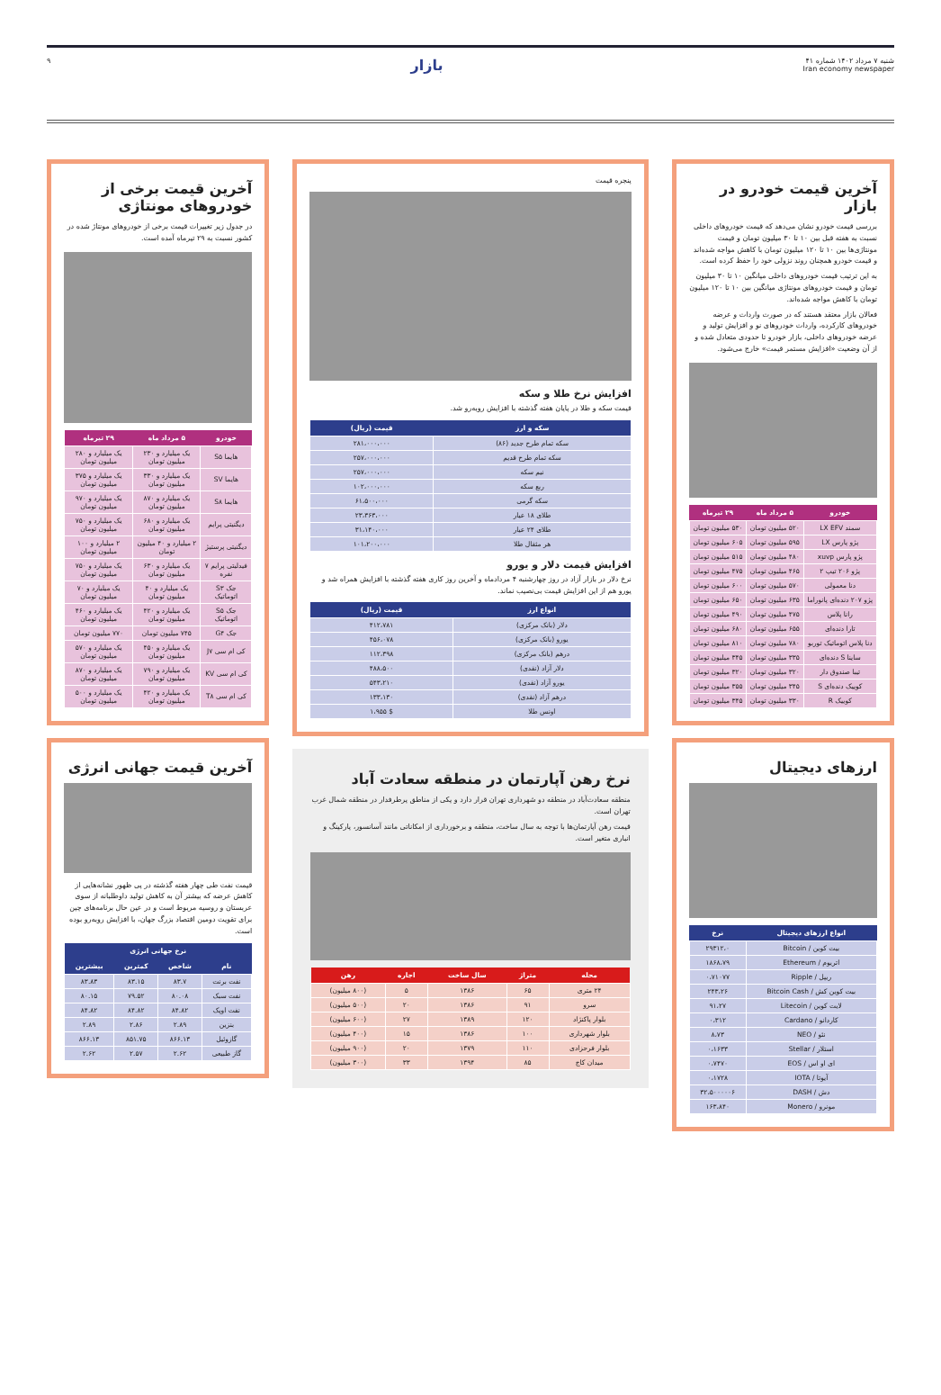شنبه ۷ مرداد ۱۴۰۲ شماره ۴۱
Iran economy newspaper
بازار
۹
آخرین قیمت خودرو در بازار
بررسی قیمت خودرو نشان می‌دهد که قیمت خودروهای داخلی نسبت به هفته قبل بین ۱۰ تا ۳۰ میلیون تومان و قیمت مونتاژی‌ها بین ۱۰ تا ۱۲۰ میلیون تومان با کاهش مواجه شده‌اند و قیمت خودرو همچنان روند نزولی خود را حفظ کرده است.
به این ترتیب قیمت خودروهای داخلی میانگین ۱۰ تا ۳۰ میلیون تومان و قیمت خودروهای مونتاژی میانگین بین ۱۰ تا ۱۲۰ میلیون تومان با کاهش مواجه شده‌اند.
فعالان بازار معتقد هستند که در صورت واردات و عرضه خودروهای کارکرده، واردات خودروهای نو و افزایش تولید و عرضه خودروهای داخلی، بازار خودرو تا حدودی متعادل شده و از آن وضعیت «افزایش مستمر قیمت» خارج می‌شود.
| خودرو | ۵ مرداد ماه | ۲۹ تیرماه |
| --- | --- | --- |
| سمند LX EFV | ۵۲۰ میلیون تومان | ۵۳۰ میلیون تومان |
| پژو پارس LX | ۵۹۵ میلیون تومان | ۶۰۵ میلیون تومان |
| پژو پارس xuvp | ۴۸۰ میلیون تومان | ۵۱۵ میلیون تومان |
| پژو ۲۰۶ تیپ ۲ | ۴۶۵ میلیون تومان | ۴۷۵ میلیون تومان |
| دنا معمولی | ۵۷۰ میلیون تومان | ۶۰۰ میلیون تومان |
| پژو ۲۰۷ دنده‌ای پانوراما | ۶۳۵ میلیون تومان | ۶۵۰ میلیون تومان |
| رانا پلاس | ۴۷۵ میلیون تومان | ۴۹۰ میلیون تومان |
| تارا دنده‌ای | ۶۵۵ میلیون تومان | ۶۸۰ میلیون تومان |
| دنا پلاس اتوماتیک توربو | ۷۸۰ میلیون تومان | ۸۱۰ میلیون تومان |
| ساینا S دنده‌ای | ۳۳۵ میلیون تومان | ۳۴۵ میلیون تومان |
| تیبا صندوق دار | ۳۲۰ میلیون تومان | ۳۲۰ میلیون تومان |
| کوییک دنده‌ای S | ۳۴۵ میلیون تومان | ۳۵۵ میلیون تومان |
| کوییک R | ۳۳۰ میلیون تومان | ۳۴۵ میلیون تومان |
ارزهای دیجیتال
| انواع ارزهای دیجیتال | نرخ |
| --- | --- |
| بیت کوین / Bitcoin | ۲۹۳۱۲،۰ |
| اتریوم / Ethereum | ۱۸۶۸،۷۹ |
| ریپل / Ripple | ۰،۷۱۰۷۷ |
| بیت کوین کش / Bitcoin Cash | ۲۴۳،۲۶ |
| لایت کوین / Litecoin | ۹۱،۲۷ |
| کاردانو / Cardano | ۰،۳۱۲ |
| نئو / NEO | ۸،۷۳ |
| استلار / Stellar | ۰،۱۶۳۳ |
| ای او اس / EOS | ۰،۷۴۷۰ |
| آیوتا / IOTA | ۰،۱۷۲۸ |
| دش / DASH | ۳۲،۵۰۰۰۰۰۶ |
| مونرو / Monero | ۱۶۳،۸۴۰ |
پنجره قیمت
افزایش نرخ طلا و سکه
قیمت سکه و طلا در پایان هفته گذشته با افزایش روبه‌رو شد.
| سکه و ارز | قیمت (ریال) |
| --- | --- |
| سکه تمام طرح جدید (۸۶) | ۲۸۱،۰۰۰،۰۰۰ |
| سکه تمام طرح قدیم | ۲۵۷،۰۰۰،۰۰۰ |
| نیم سکه | ۲۵۷،۰۰۰،۰۰۰ |
| ربع سکه | ۱۰۲،۰۰۰،۰۰۰ |
| سکه گرمی | ۶۱،۵۰۰،۰۰۰ |
| طلای ۱۸ عیار | ۲۳،۳۶۳،۰۰۰ |
| طلای ۲۴ عیار | ۳۱،۱۴۰،۰۰۰ |
| هر مثقال طلا | ۱۰۱،۲۰۰،۰۰۰ |
افزایش قیمت دلار و یورو
نرخ دلار در بازار آزاد در روز چهارشنبه ۴ مردادماه و آخرین روز کاری هفته گذشته با افزایش همراه شد و یورو هم از این افزایش قیمت بی‌نصیب نماند.
| انواع ارز | قیمت (ریال) |
| --- | --- |
| دلار (بانک مرکزی) | ۴۱۲،۷۸۱ |
| یورو (بانک مرکزی) | ۴۵۶،۰۷۸ |
| درهم (بانک مرکزی) | ۱۱۲،۳۹۸ |
| دلار آزاد (نقدی) | ۴۸۸،۵۰۰ |
| یورو آزاد (نقدی) | ۵۴۳،۲۱۰ |
| درهم آزاد (نقدی) | ۱۳۳،۱۳۰ |
| اونس طلا | $ ۱،۹۵۵ |
نرخ رهن آپارتمان در منطقه سعادت آباد
منطقه سعادت‌آباد در منطقه دو شهرداری تهران قرار دارد و یکی از مناطق پرطرفدار در منطقه شمال غرب تهران است.
قیمت رهن آپارتمان‌ها با توجه به سال ساخت، منطقه و برخورداری از امکاناتی مانند آسانسور، پارکینگ و انباری متغیر است.
| محله | متراژ | سال ساخت | اجاره | رهن |
| --- | --- | --- | --- | --- |
| ۲۴ متری | ۶۵ | ۱۳۸۶ | ۵ | (۸۰۰ میلیون) |
| سرو | ۹۱ | ۱۳۸۶ | ۲۰ | (۵۰۰ میلیون) |
| بلوار پاکنژاد | ۱۲۰ | ۱۳۸۹ | ۲۷ | (۶۰۰ میلیون) |
| بلوار شهرداری | ۱۰۰ | ۱۳۸۶ | ۱۵ | (۴۰۰ میلیون) |
| بلوار فرحزادی | ۱۱۰ | ۱۳۷۹ | ۲۰ | (۹۰۰ میلیون) |
| میدان کاج | ۸۵ | ۱۳۹۴ | ۳۳ | (۳۰۰ میلیون) |
آخرین قیمت برخی از خودروهای مونتاژی
در جدول زیر تغییرات قیمت برخی از خودروهای مونتاژ شده در کشور نسبت به ۲۹ تیرماه آمده است.
| خودرو | ۵ مرداد ماه | ۲۹ تیرماه |
| --- | --- | --- |
| هایما S۵ | یک میلیارد و ۲۳۰ میلیون تومان | یک میلیارد و ۲۸۰ میلیون تومان |
| هایما SV | یک میلیارد و ۳۳۰ میلیون تومان | یک میلیارد و ۳۷۵ میلیون تومان |
| هایما S۸ | یک میلیارد و ۸۷۰ میلیون تومان | یک میلیارد و ۹۷۰ میلیون تومان |
| دیگنیتی پرایم | یک میلیارد و ۶۸۰ میلیون تومان | یک میلیارد و ۷۵۰ میلیون تومان |
| دیگنیتی پرستیژ | ۲ میلیارد و ۴۰ میلیون تومان | ۲ میلیارد و ۱۰۰ میلیون تومان |
| فیدلیتی پرایم ۷ نفره | یک میلیارد و ۶۳۰ میلیون تومان | یک میلیارد و ۷۵۰ میلیون تومان |
| جک S۳ اتوماتیک | یک میلیارد و ۴۰ میلیون تومان | یک میلیارد و ۷۰ میلیون تومان |
| جک S۵ اتوماتیک | یک میلیارد و ۴۲۰ میلیون تومان | یک میلیارد و ۴۶۰ میلیون تومان |
| جک G۴ | ۷۴۵ میلیون تومان | ۷۷۰ میلیون تومان |
| کی ام سی J۷ | یک میلیارد و ۴۵۰ میلیون تومان | یک میلیارد و ۵۷۰ میلیون تومان |
| کی ام سی KV | یک میلیارد و ۷۹۰ میلیون تومان | یک میلیارد و ۸۷۰ میلیون تومان |
| کی ام سی T۸ | یک میلیارد و ۴۲۰ میلیون تومان | یک میلیارد و ۵۰۰ میلیون تومان |
آخرین قیمت جهانی انرژی
قیمت نفت طی چهار هفته گذشته در پی ظهور نشانه‌هایی از کاهش عرضه که بیشتر آن به کاهش تولید داوطلبانه از سوی عربستان و روسیه مربوط است و در عین حال برنامه‌های چین برای تقویت دومین اقتصاد بزرگ جهان، با افزایش روبه‌رو بوده است.
| نرخ جهانی انرژی | | | |
| --- | --- | --- | --- |
| نام | شاخص | کمترین | بیشترین |
| نفت برنت | ۸۳.۷ | ۸۳.۱۵ | ۸۳.۸۳ |
| نفت سبک | ۸۰.۰۸ | ۷۹.۵۲ | ۸۰.۱۵ |
| نفت اوپک | ۸۴.۸۲ | ۸۴.۸۲ | ۸۴.۸۲ |
| بنزین | ۲.۸۹ | ۲.۸۶ | ۲.۸۹ |
| گازوئیل | ۸۶۶.۱۳ | ۸۵۱.۷۵ | ۸۶۶.۱۳ |
| گاز طبیعی | ۲.۶۲ | ۲.۵۷ | ۲.۶۲ |